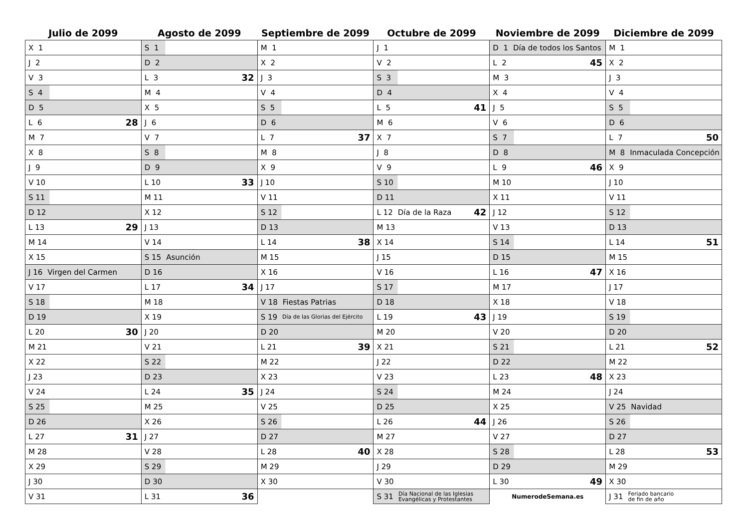| Julio de 2099 | Agosto de 2099 | Septiembre de 2099 | Octubre de 2099 | Noviembre de 2099 | Diciembre de 2099 |
| --- | --- | --- | --- | --- | --- |
| X 1 | S 1 | M 1 | J 1 | D 1 Día de todos los Santos | M 1 |
| J 2 | D 2 | X 2 | V 2 | L 2 45 | X 2 |
| V 3 | L 3 32 | J 3 | S 3 | M 3 | J 3 |
| S 4 | M 4 | V 4 | D 4 | X 4 | V 4 |
| D 5 | X 5 | S 5 | L 5 41 | J 5 | S 5 |
| L 6 28 | J 6 | D 6 | M 6 | V 6 | D 6 |
| M 7 | V 7 | L 7 37 | X 7 | S 7 | L 7 50 |
| X 8 | S 8 | M 8 | J 8 | D 8 | M 8 Inmaculada Concepción |
| J 9 | D 9 | X 9 | V 9 | L 9 46 | X 9 |
| V 10 | L 10 33 | J 10 | S 10 | M 10 | J 10 |
| S 11 | M 11 | V 11 | D 11 | X 11 | V 11 |
| D 12 | X 12 | S 12 | L 12 Día de la Raza 42 | J 12 | S 12 |
| L 13 29 | J 13 | D 13 | M 13 | V 13 | D 13 |
| M 14 | V 14 | L 14 38 | X 14 | S 14 | L 14 51 |
| X 15 | S 15 Asunción | M 15 | J 15 | D 15 | M 15 |
| J 16 Virgen del Carmen | D 16 | X 16 | V 16 | L 16 47 | X 16 |
| V 17 | L 17 34 | J 17 | S 17 | M 17 | J 17 |
| S 18 | M 18 | V 18 Fiestas Patrias | D 18 | X 18 | V 18 |
| D 19 | X 19 | S 19 Día de las Glorias del Ejército | L 19 43 | J 19 | S 19 |
| L 20 30 | J 20 | D 20 | M 20 | V 20 | D 20 |
| M 21 | V 21 | L 21 39 | X 21 | S 21 | L 21 52 |
| X 22 | S 22 | M 22 | J 22 | D 22 | M 22 |
| J 23 | D 23 | X 23 | V 23 | L 23 48 | X 23 |
| V 24 | L 24 35 | J 24 | S 24 | M 24 | J 24 |
| S 25 | M 25 | V 25 | D 25 | X 25 | V 25 Navidad |
| D 26 | X 26 | S 26 | L 26 44 | J 26 | S 26 |
| L 27 31 | J 27 | D 27 | M 27 | V 27 | D 27 |
| M 28 | V 28 | L 28 40 | X 28 | S 28 | L 28 53 |
| X 29 | S 29 | M 29 | J 29 | D 29 | M 29 |
| J 30 | D 30 | X 30 | V 30 | L 30 49 | X 30 |
| V 31 | L 31 36 | | S 31 Día Nacional de las Iglesias Evangélicas y Protestantes | NumerodeSemana.es | J 31 Feriado bancario de fin de año |